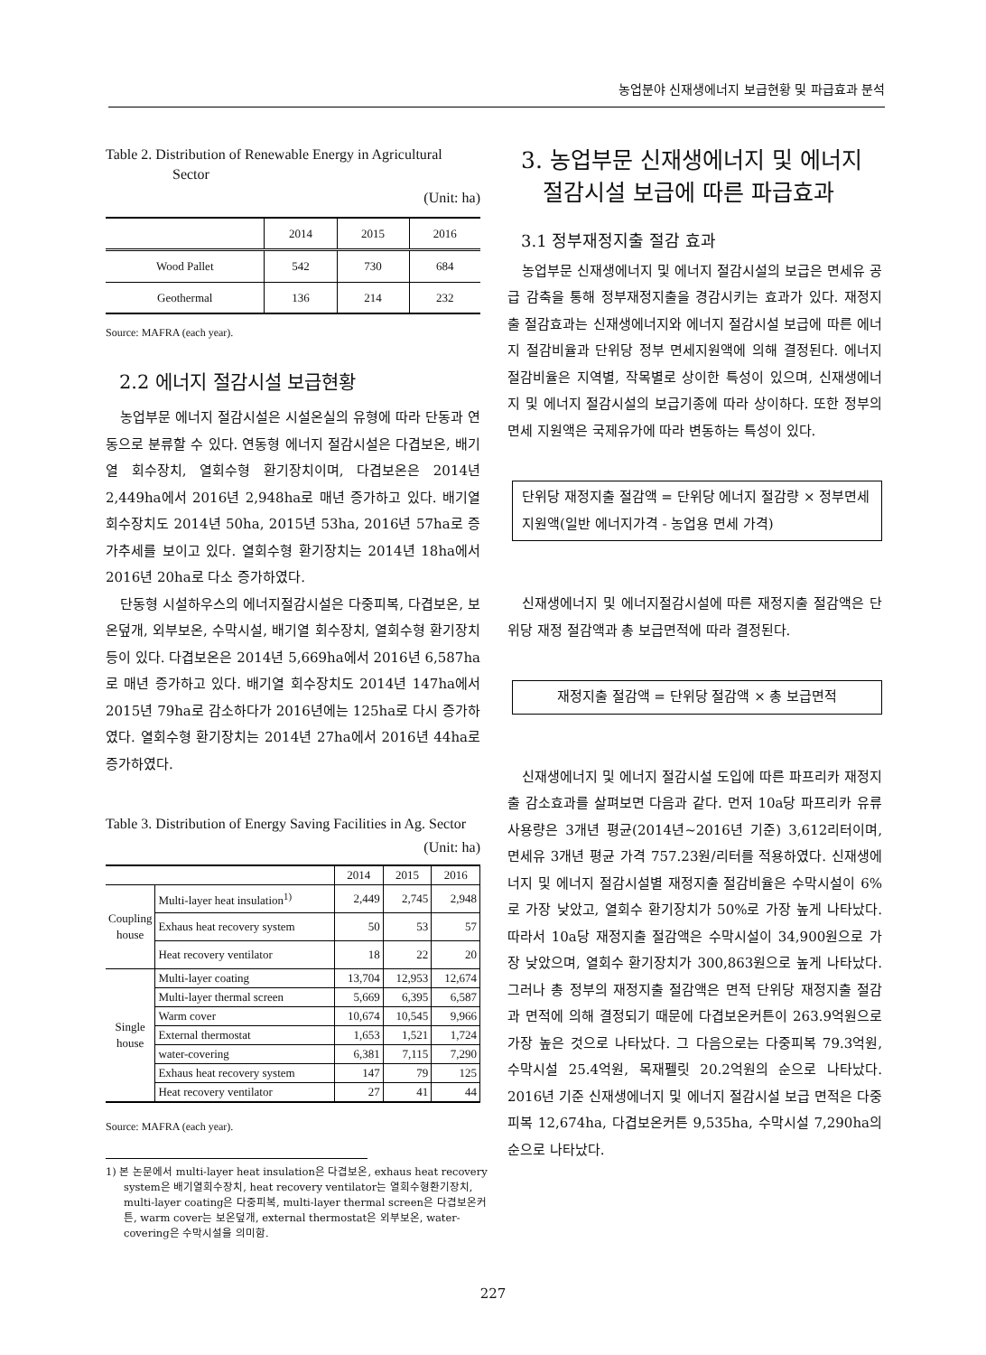농업분야 신재생에너지 보급현황 및 파급효과 분석
Table 2. Distribution of Renewable Energy in Agricultural Sector
(Unit: ha)
| | 2014 | 2015 | 2016 |
| --- | --- | --- | --- |
| Wood Pallet | 542 | 730 | 684 |
| Geothermal | 136 | 214 | 232 |
Source: MAFRA (each year).
2.2 에너지 절감시설 보급현황
농업부문 에너지 절감시설은 시설온실의 유형에 따라 단동과 연동으로 분류할 수 있다. 연동형 에너지 절감시설은 다겹보온, 배기열 회수장치, 열회수형 환기장치이며, 다겹보온은 2014년 2,449ha에서 2016년 2,948ha로 매년 증가하고 있다. 배기열 회수장치도 2014년 50ha, 2015년 53ha, 2016년 57ha로 증가추세를 보이고 있다. 열회수형 환기장치는 2014년 18ha에서 2016년 20ha로 다소 증가하였다.
단동형 시설하우스의 에너지절감시설은 다중피복, 다겹보온, 보온덮개, 외부보온, 수막시설, 배기열 회수장치, 열회수형 환기장치 등이 있다. 다겹보온은 2014년 5,669ha에서 2016년 6,587ha로 매년 증가하고 있다. 배기열 회수장치도 2014년 147ha에서 2015년 79ha로 감소하다가 2016년에는 125ha로 다시 증가하였다. 열회수형 환기장치는 2014년 27ha에서 2016년 44ha로 증가하였다.
Table 3. Distribution of Energy Saving Facilities in Ag. Sector
(Unit: ha)
| | | 2014 | 2015 | 2016 |
| Coupling house | Multi-layer heat insulation<sup>1)</sup> | 2,449 | 2,745 | 2,948 |
| | Exhaus heat recovery system | 50 | 53 | 57 |
| | Heat recovery ventilator | 18 | 22 | 20 |
| Single house | Multi-layer coating | 13,704 | 12,953 | 12,674 |
| | Multi-layer thermal screen | 5,669 | 6,395 | 6,587 |
| | Warm cover | 10,674 | 10,545 | 9,966 |
| | External thermostat | 1,653 | 1,521 | 1,724 |
| | water-covering | 6,381 | 7,115 | 7,290 |
| | Exhaus heat recovery system | 147 | 79 | 125 |
| | Heat recovery ventilator | 27 | 41 | 44 |
Source: MAFRA (each year).
1) 본 논문에서 multi-layer heat insulation은 다겹보온, exhaus heat recovery system은 배기열회수장치, heat recovery ventilator는 열회수형환기장치, multi-layer coating은 다중피복, multi-layer thermal screen은 다겹보온커튼, warm cover는 보온덮개, external thermostat은 외부보온, water-covering은 수막시설을 의미함.
3. 농업부문 신재생에너지 및 에너지
절감시설 보급에 따른 파급효과
3.1 정부재정지출 절감 효과
농업부문 신재생에너지 및 에너지 절감시설의 보급은 면세유 공급 감축을 통해 정부재정지출을 경감시키는 효과가 있다. 재정지출 절감효과는 신재생에너지와 에너지 절감시설 보급에 따른 에너지 절감비율과 단위당 정부 면세지원액에 의해 결정된다. 에너지 절감비율은 지역별, 작목별로 상이한 특성이 있으며, 신재생에너지 및 에너지 절감시설의 보급기종에 따라 상이하다. 또한 정부의 면세 지원액은 국제유가에 따라 변동하는 특성이 있다.
단위당 재정지출 절감액 = 단위당 에너지 절감량 × 정부면세 지원액(일반 에너지가격 - 농업용 면세 가격)
신재생에너지 및 에너지절감시설에 따른 재정지출 절감액은 단위당 재정 절감액과 총 보급면적에 따라 결정된다.
재정지출 절감액 = 단위당 절감액 × 총 보급면적
신재생에너지 및 에너지 절감시설 도입에 따른 파프리카 재정지출 감소효과를 살펴보면 다음과 같다. 먼저 10a당 파프리카 유류 사용량은 3개년 평균(2014년~2016년 기준) 3,612리터이며, 면세유 3개년 평균 가격 757.23원/리터를 적용하였다. 신재생에너지 및 에너지 절감시설별 재정지출 절감비율은 수막시설이 6%로 가장 낮았고, 열회수 환기장치가 50%로 가장 높게 나타났다. 따라서 10a당 재정지출 절감액은 수막시설이 34,900원으로 가장 낮았으며, 열회수 환기장치가 300,863원으로 높게 나타났다. 그러나 총 정부의 재정지출 절감액은 면적 단위당 재정지출 절감과 면적에 의해 결정되기 때문에 다겹보온커튼이 263.9억원으로 가장 높은 것으로 나타났다. 그 다음으로는 다중피복 79.3억원, 수막시설 25.4억원, 목재펠릿 20.2억원의 순으로 나타났다. 2016년 기준 신재생에너지 및 에너지 절감시설 보급 면적은 다중피복 12,674ha, 다겹보온커튼 9,535ha, 수막시설 7,290ha의 순으로 나타났다.
227